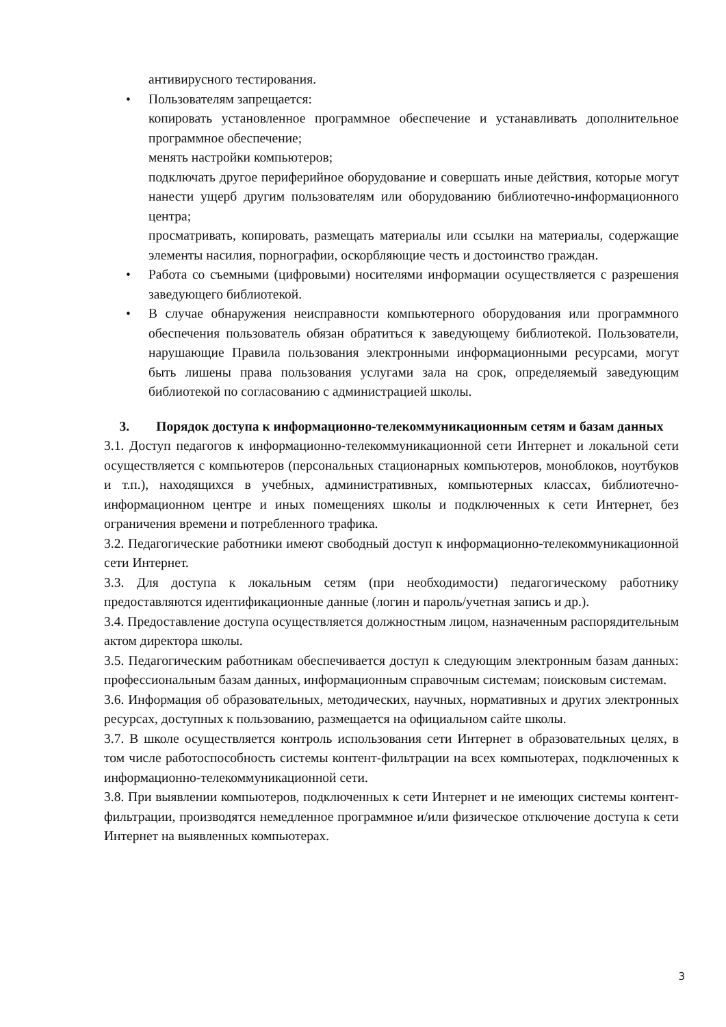антивирусного тестирования.
• Пользователям запрещается:
копировать установленное программное обеспечение и устанавливать дополнительное программное обеспечение;
менять настройки компьютеров;
подключать другое периферийное оборудование и совершать иные действия, которые могут нанести ущерб другим пользователям или оборудованию библиотечно-информационного центра;
просматривать, копировать, размещать материалы или ссылки на материалы, содержащие элементы насилия, порнографии, оскорбляющие честь и достоинство граждан.
• Работа со съемными (цифровыми) носителями информации осуществляется с разрешения заведующего библиотекой.
• В случае обнаружения неисправности компьютерного оборудования или программного обеспечения пользователь обязан обратиться к заведующему библиотекой. Пользователи, нарушающие Правила пользования электронными информационными ресурсами, могут быть лишены права пользования услугами зала на срок, определяемый заведующим библиотекой по согласованию с администрацией школы.
3. Порядок доступа к информационно-телекоммуникационным сетям и базам данных
3.1. Доступ педагогов к информационно-телекоммуникационной сети Интернет и локальной сети осуществляется с компьютеров (персональных стационарных компьютеров, моноблоков, ноутбуков и т.п.), находящихся в учебных, административных, компьютерных классах, библиотечно-информационном центре и иных помещениях школы и подключенных к сети Интернет, без ограничения времени и потребленного трафика.
3.2. Педагогические работники имеют свободный доступ к информационно-телекоммуникационной сети Интернет.
3.3. Для доступа к локальным сетям (при необходимости) педагогическому работнику предоставляются идентификационные данные (логин и пароль/учетная запись и др.).
3.4. Предоставление доступа осуществляется должностным лицом, назначенным распорядительным актом директора школы.
3.5. Педагогическим работникам обеспечивается доступ к следующим электронным базам данных: профессиональным базам данных, информационным справочным системам; поисковым системам.
3.6. Информация об образовательных, методических, научных, нормативных и других электронных ресурсах, доступных к пользованию, размещается на официальном сайте школы.
3.7. В школе осуществляется контроль использования сети Интернет в образовательных целях, в том числе работоспособность системы контент-фильтрации на всех компьютерах, подключенных к информационно-телекоммуникационной сети.
3.8. При выявлении компьютеров, подключенных к сети Интернет и не имеющих системы контент-фильтрации, производятся немедленное программное и/или физическое отключение доступа к сети Интернет на выявленных компьютерах.
3